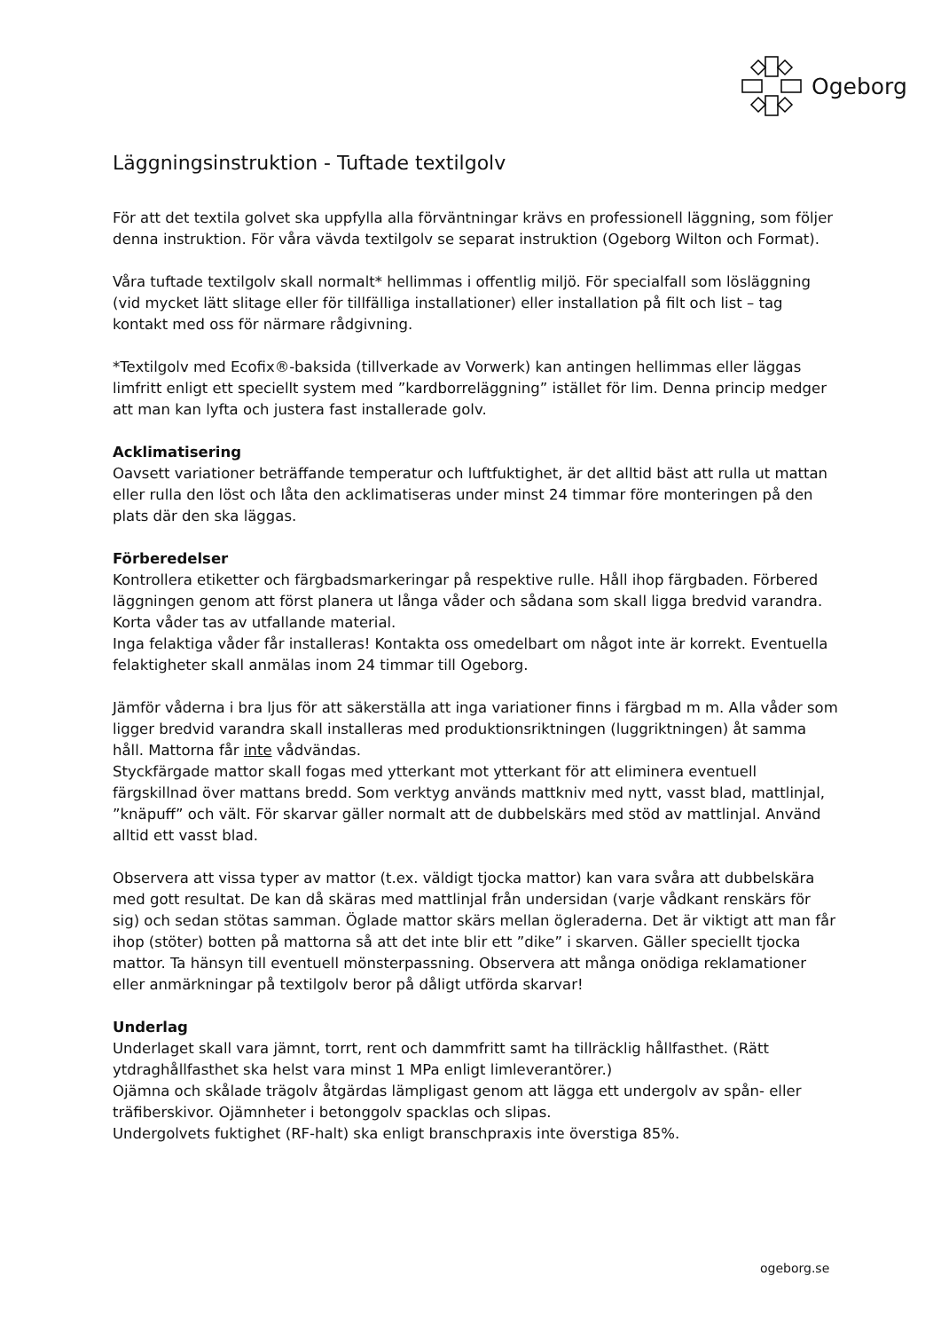Ogeborg
Läggningsinstruktion - Tuftade textilgolv
För att det textila golvet ska uppfylla alla förväntningar krävs en professionell läggning, som följer denna instruktion. För våra vävda textilgolv se separat instruktion (Ogeborg Wilton och Format).
Våra tuftade textilgolv skall normalt* hellimmas i offentlig miljö. För specialfall som lösläggning (vid mycket lätt slitage eller för tillfälliga installationer) eller installation på filt och list – tag kontakt med oss för närmare rådgivning.
*Textilgolv med Ecofix®-baksida (tillverkade av Vorwerk) kan antingen hellimmas eller läggas limfritt enligt ett speciellt system med ”kardborreläggning” istället för lim. Denna princip medger att man kan lyfta och justera fast installerade golv.
Acklimatisering
Oavsett variationer beträffande temperatur och luftfuktighet, är det alltid bäst att rulla ut mattan eller rulla den löst och låta den acklimatiseras under minst 24 timmar före monteringen på den plats där den ska läggas.
Förberedelser
Kontrollera etiketter och färgbadsmarkeringar på respektive rulle. Håll ihop färgbaden. Förbered läggningen genom att först planera ut långa våder och sådana som skall ligga bredvid varandra. Korta våder tas av utfallande material.
Inga felaktiga våder får installeras! Kontakta oss omedelbart om något inte är korrekt. Eventuella felaktigheter skall anmälas inom 24 timmar till Ogeborg.
Jämför våderna i bra ljus för att säkerställa att inga variationer finns i färgbad m m. Alla våder som ligger bredvid varandra skall installeras med produktionsriktningen (luggriktningen) åt samma håll. Mattorna får inte vådvändas.
Styckfärgade mattor skall fogas med ytterkant mot ytterkant för att eliminera eventuell färgskillnad över mattans bredd. Som verktyg används mattkniv med nytt, vasst blad, mattlinjal, ”knäpuff” och vält. För skarvar gäller normalt att de dubbelskärs med stöd av mattlinjal. Använd alltid ett vasst blad.
Observera att vissa typer av mattor (t.ex. väldigt tjocka mattor) kan vara svåra att dubbelskära med gott resultat. De kan då skäras med mattlinjal från undersidan (varje vådkant renskärs för sig) och sedan stötas samman. Öglade mattor skärs mellan ögleraderna. Det är viktigt att man får ihop (stöter) botten på mattorna så att det inte blir ett ”dike” i skarven. Gäller speciellt tjocka mattor. Ta hänsyn till eventuell mönsterpassning. Observera att många onödiga reklamationer eller anmärkningar på textilgolv beror på dåligt utförda skarvar!
Underlag
Underlaget skall vara jämnt, torrt, rent och dammfritt samt ha tillräcklig hållfasthet. (Rätt ytdraghållfasthet ska helst vara minst 1 MPa enligt limleverantörer.)
Ojämna och skålade trägolv åtgärdas lämpligast genom att lägga ett undergolv av spån- eller träfiberskivor. Ojämnheter i betonggolv spacklas och slipas.
Undergolvets fuktighet (RF-halt) ska enligt branschpraxis inte överstiga 85%.
ogeborg.se